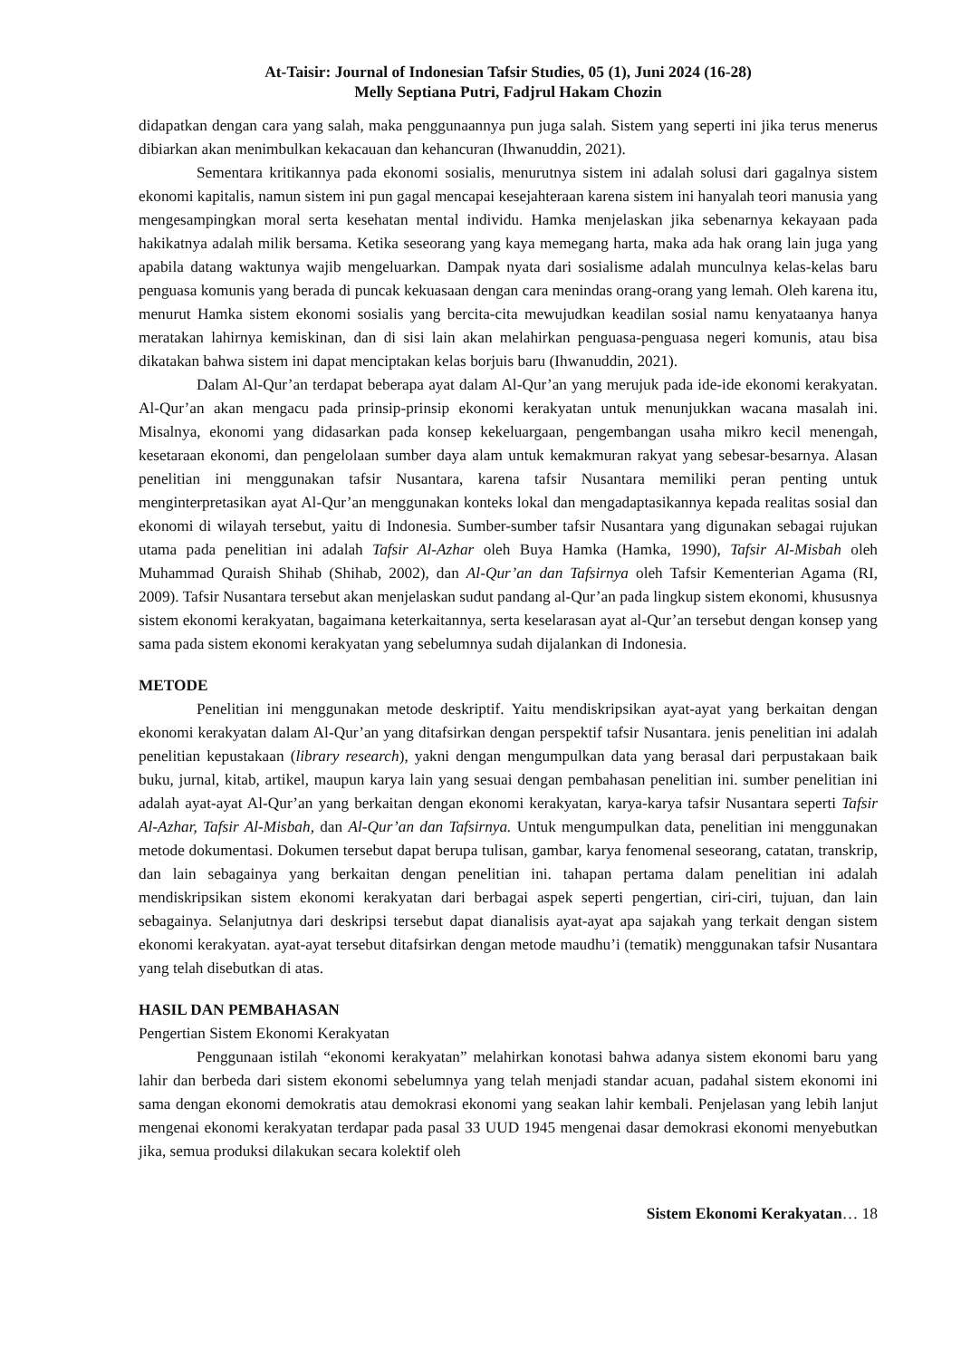At-Taisir: Journal of Indonesian Tafsir Studies, 05 (1), Juni 2024 (16-28)
Melly Septiana Putri, Fadjrul Hakam Chozin
didapatkan dengan cara yang salah, maka penggunaannya pun juga salah. Sistem yang seperti ini jika terus menerus dibiarkan akan menimbulkan kekacauan dan kehancuran (Ihwanuddin, 2021).
Sementara kritikannya pada ekonomi sosialis, menurutnya sistem ini adalah solusi dari gagalnya sistem ekonomi kapitalis, namun sistem ini pun gagal mencapai kesejahteraan karena sistem ini hanyalah teori manusia yang mengesampingkan moral serta kesehatan mental individu. Hamka menjelaskan jika sebenarnya kekayaan pada hakikatnya adalah milik bersama. Ketika seseorang yang kaya memegang harta, maka ada hak orang lain juga yang apabila datang waktunya wajib mengeluarkan. Dampak nyata dari sosialisme adalah munculnya kelas-kelas baru penguasa komunis yang berada di puncak kekuasaan dengan cara menindas orang-orang yang lemah. Oleh karena itu, menurut Hamka sistem ekonomi sosialis yang bercita-cita mewujudkan keadilan sosial namu kenyataanya hanya meratakan lahirnya kemiskinan, dan di sisi lain akan melahirkan penguasa-penguasa negeri komunis, atau bisa dikatakan bahwa sistem ini dapat menciptakan kelas borjuis baru (Ihwanuddin, 2021).
Dalam Al-Qur’an terdapat beberapa ayat dalam Al-Qur’an yang merujuk pada ide-ide ekonomi kerakyatan. Al-Qur’an akan mengacu pada prinsip-prinsip ekonomi kerakyatan untuk menunjukkan wacana masalah ini. Misalnya, ekonomi yang didasarkan pada konsep kekeluargaan, pengembangan usaha mikro kecil menengah, kesetaraan ekonomi, dan pengelolaan sumber daya alam untuk kemakmuran rakyat yang sebesar-besarnya. Alasan penelitian ini menggunakan tafsir Nusantara, karena tafsir Nusantara memiliki peran penting untuk menginterpretasikan ayat Al-Qur’an menggunakan konteks lokal dan mengadaptasikannya kepada realitas sosial dan ekonomi di wilayah tersebut, yaitu di Indonesia. Sumber-sumber tafsir Nusantara yang digunakan sebagai rujukan utama pada penelitian ini adalah Tafsir Al-Azhar oleh Buya Hamka (Hamka, 1990), Tafsir Al-Misbah oleh Muhammad Quraish Shihab (Shihab, 2002), dan Al-Qur’an dan Tafsirnya oleh Tafsir Kementerian Agama (RI, 2009). Tafsir Nusantara tersebut akan menjelaskan sudut pandang al-Qur’an pada lingkup sistem ekonomi, khususnya sistem ekonomi kerakyatan, bagaimana keterkaitannya, serta keselarasan ayat al-Qur’an tersebut dengan konsep yang sama pada sistem ekonomi kerakyatan yang sebelumnya sudah dijalankan di Indonesia.
METODE
Penelitian ini menggunakan metode deskriptif. Yaitu mendiskripsikan ayat-ayat yang berkaitan dengan ekonomi kerakyatan dalam Al-Qur’an yang ditafsirkan dengan perspektif tafsir Nusantara. jenis penelitian ini adalah penelitian kepustakaan (library research), yakni dengan mengumpulkan data yang berasal dari perpustakaan baik buku, jurnal, kitab, artikel, maupun karya lain yang sesuai dengan pembahasan penelitian ini. sumber penelitian ini adalah ayat-ayat Al-Qur’an yang berkaitan dengan ekonomi kerakyatan, karya-karya tafsir Nusantara seperti Tafsir Al-Azhar, Tafsir Al-Misbah, dan Al-Qur’an dan Tafsirnya. Untuk mengumpulkan data, penelitian ini menggunakan metode dokumentasi. Dokumen tersebut dapat berupa tulisan, gambar, karya fenomenal seseorang, catatan, transkrip, dan lain sebagainya yang berkaitan dengan penelitian ini. tahapan pertama dalam penelitian ini adalah mendiskripsikan sistem ekonomi kerakyatan dari berbagai aspek seperti pengertian, ciri-ciri, tujuan, dan lain sebagainya. Selanjutnya dari deskripsi tersebut dapat dianalisis ayat-ayat apa sajakah yang terkait dengan sistem ekonomi kerakyatan. ayat-ayat tersebut ditafsirkan dengan metode maudhu’i (tematik) menggunakan tafsir Nusantara yang telah disebutkan di atas.
HASIL DAN PEMBAHASAN
Pengertian Sistem Ekonomi Kerakyatan
Penggunaan istilah “ekonomi kerakyatan” melahirkan konotasi bahwa adanya sistem ekonomi baru yang lahir dan berbeda dari sistem ekonomi sebelumnya yang telah menjadi standar acuan, padahal sistem ekonomi ini sama dengan ekonomi demokratis atau demokrasi ekonomi yang seakan lahir kembali. Penjelasan yang lebih lanjut mengenai ekonomi kerakyatan terdapar pada pasal 33 UUD 1945 mengenai dasar demokrasi ekonomi menyebutkan jika, semua produksi dilakukan secara kolektif oleh
Sistem Ekonomi Kerakyatan… 18